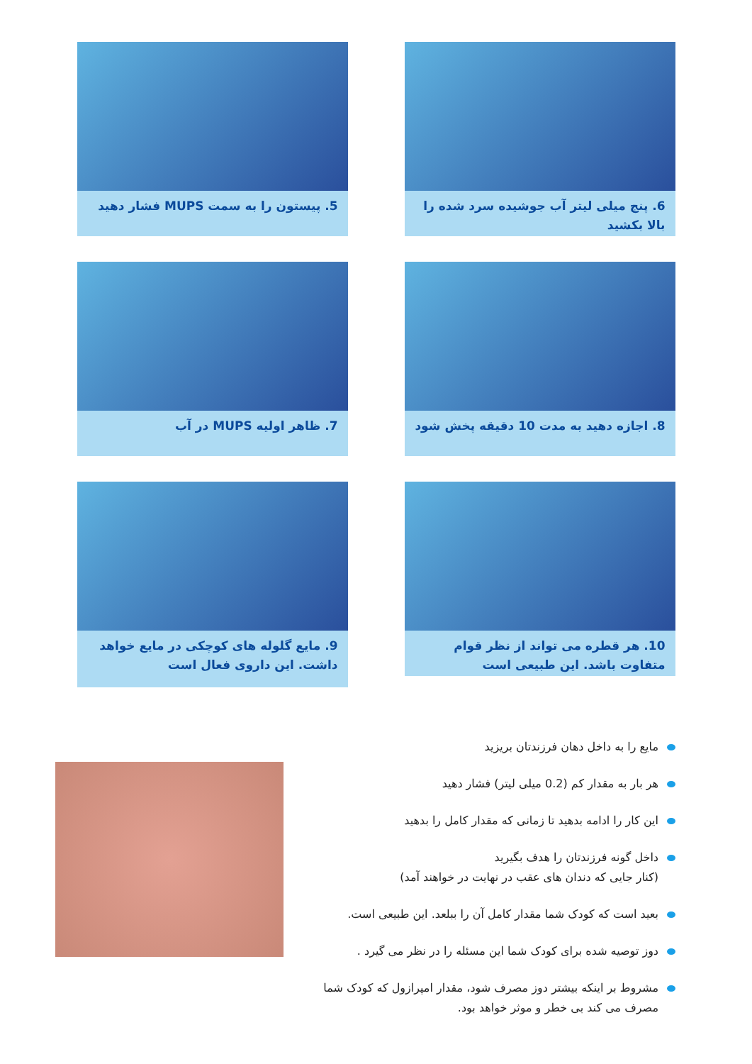6. پنج میلی لیتر آب جوشیده سرد شده را بالا بکشید
5. پیستون را به سمت MUPS فشار دهید
8. اجازه دهید به مدت 10 دقیقه پخش شود
7. ظاهر اولیه MUPS در آب
10. هر قطره می تواند از نظر قوام متفاوت باشد. این طبیعی است
9. مایع گلوله های کوچکی در مایع خواهد داشت. این داروی فعال است
مایع را به داخل دهان فرزندتان بریزید
هر بار به مقدار کم (0.2 میلی لیتر) فشار دهید
این کار را ادامه بدهید تا زمانی که مقدار کامل را بدهید
داخل گونه فرزندتان را هدف بگیرید
(کنار جایی که دندان های عقب در نهایت در خواهند آمد)
بعید است که کودک شما مقدار کامل آن را ببلعد. این طبیعی است.
دوز توصیه شده برای کودک شما این مسئله را در نظر می گیرد .
مشروط بر اینکه بیشتر دوز مصرف شود، مقدار امپرازول که کودک شما مصرف می کند بی خطر و موثر خواهد بود.